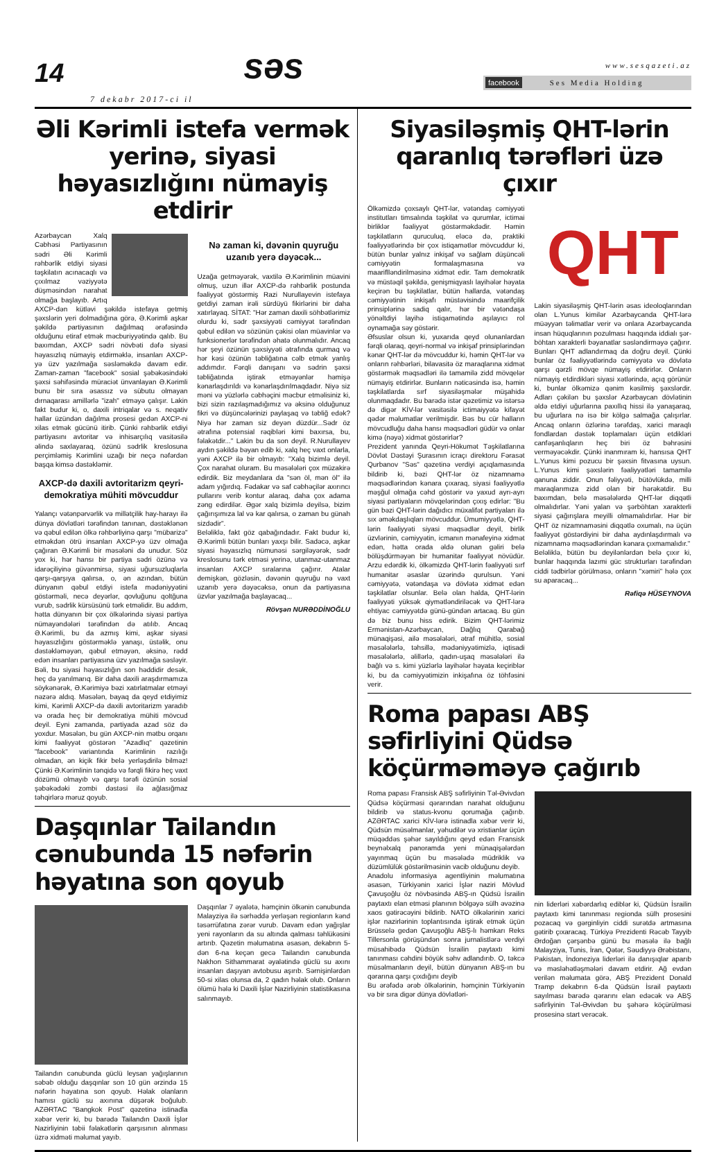14
səs
www.sesqazeti.az
facebook Ses Media Holding
7 dekabr 2017-ci il
Əli Kərimli istefa vermək yerinə, siyasi həyasızlığını nümayiş etdirir
Azərbaycan Xalq Cəbhəsi Partiyasının sədri Əli Kərimli rəhbərlik etdiyi siyasi təşkilatın acınacaqlı və çıxılmaz vəziyyətə düşməsindən narahat olmağa başlayıb. Artıq AXCP-dən kütləvi şəkildə istefaya getmiş şəxslərin yeri dolmadığına görə, Ə.Kərimli aşkar şəkildə partiyasının dağılmaq ərəfəsində olduğunu etiraf etmək məcburiyyətində qalıb. Bu baxımdan, AXCP sədri növbəti dəfə siyasi həyasızlıq nümayiş etdirməklə, insanları AXCP-yə üzv yazılmağa səsləməkdə davam edir. Zaman-zaman "facebook" sosial şəbəkəsindəki şəxsi səhifəsində müraciət ünvanlayan Ə.Kərimli bunu bir sıra əsassız və sübutu olmayan dırnaqarası amillərlə "izah" etməyə çalışır. Lakin fakt budur ki, o, daxili intriqalar və s. neqativ hallar üzündən dağılma prosesi gedən AXCP-ni xilas etmək gücünü itirib. Çünki rəhbərlik etdiyi partiyasını avtoritar və inhisarçılıq vasitəsilə əlində saxlayaraq, özünü sədrlik kreslosuna perçimləmiş Kərimlini uzağı bir neçə nəfərdən başqa kimsə dəstəkləmir.
AXCP-də daxili avtoritarizm qeyri-demokratiya mühiti mövcuddur
Yalançı vətənpərvərlik və millətçilik hay-harayı ilə dünya dövlətləri tərəfindən tanınan, dəstəklənən və qəbul edilən ölkə rəhbərliyinə qarşı "mübarizə" etməkdən ötrü insanları AXCP-yə üzv olmağa çağıran Ə.Kərimli bir məsələni də unudur. Söz yox ki, hər hansı bir partiya sədri özünə və idarəçiliyinə güvənmirsə, siyasi uğursuzluqlarla qarşı-qarşıya qalırsa, o, ən azından, bütün dünyanın qəbul etdiyi istefa mədəniyyətini göstərməli, necə deyərlər, qovluğunu qoltğuna vurub, sədrlik kürsüsünü tərk etməlidir. Bu addım, hətta dünyanın bir çox ölkələrində siyasi partiya nümayəndələri tərəfindən də atılıb. Ancaq Ə.Kərimli, bu da azmış kimi, aşkar siyasi həyasızlığını göstərməklə yanaşı, üstəlik, onu dəstəkləməyən, qəbul etməyən, əksinə, rədd edən insanları partiyasına üzv yazılmağa səsləyir. Bəli, bu siyasi həyasızlığın son həddidir desək, heç də yanılmarıq. Bir daha daxili araşdırmamıza söykənərək, Ə.Kərimiyə bəzi xatırlatmalar etməyi nəzərə aldıq. Məsələn, bayaq da qeyd etdiyimiz kimi, Kərimli AXCP-də daxili avtoritarizm yaradıb və orada heç bir demokratiya mühiti mövcud deyil. Eyni zamanda, partiyada azad söz də yoxdur. Məsələn, bu gün AXCP-nin mətbu orqanı kimi fəaliyyət göstərən "Azadlıq" qəzetinin "facebook" variantında Kərimlinin razılığı olmadan, ən kiçik fikir belə yerləşdirilə bilməz! Çünki Ə.Kərimlinin tənqidə və fərqli fikirə heç vaxt dözümü olmayıb və qarşı tərəfi özünün sosial şəbəkədəki zombi dəstəsi ilə ağlasığmaz təhqirlərə məruz qoyub.
Nə zaman ki, dəvənin quyruğu uzanıb yerə dəyəcək...
Uzağa getməyərək, vaxtilə Ə.Kərimlinin müavini olmuş, uzun illər AXCP-də rəhbərlik postunda fəaliyyət göstərmiş Razi Nurullayevin istefaya getdiyi zaman irəli sürdüyü fikirlərini bir daha xatırlayaq. SİTAT: "Hər zaman daxili söhbətlərimiz olurdu ki, sədr şəxsiyyəti cəmiyyət tərəfindən qəbul edilən və sözünün çəkisi olan müavinlər və funksionerlər tərəfindən əhatə olunmalıdır. Ancaq hər şeyi özünün şəxsiyyəti ətrafında qurmaq və hər kəsi özünün təbliğatına cəlb etmək yanlış addımdır. Fərqli danışanı və sədrin şəxsi təbliğatında iştirak etməyənlər həmişə kənarlaşdırıldı və kənarlaşdırılmaqdadır. Niyə siz məni və yüzlərlə cəbhəçini məcbur etməlisiniz ki, bizi sizin razılaşmadığımız və əksinə olduğunuz fikri və düşüncələrinizi paylaşaq və təbliğ edək? Niyə hər zaman siz deyən düzdür...Sədr öz ətrafına potensial rəqibləri kimi baxırsa, bu, fəlakətdir..." Lakin bu da son deyil. R.Nurullayev aydın şəkildə bəyan edib ki, xalq heç vaxt onlarla, yəni AXCP ilə bir olmayıb: "Xalq bizimlə deyil. Çox narahat oluram. Bu məsələləri çox müzakirə edirdik. Biz meydanlara da "sən öl, mən öl" ilə adam yığırdıq. Fədakar və saf cəbhəçilər axırıncı pullarını verib kontur alaraq, daha çox adama zəng edirdilər. Əgər xalq bizimlə deyilsə, bizim çağırışımıza lal və kar qalırsa, o zaman bu günah sizdədir".
Beləliklə, fakt göz qabağındadır. Fakt budur ki, Ə.Kərimli bütün bunları yaxşı bilir. Sadəcə, aşkar siyasi həyasızlıq nümunəsi sərgiləyərək, sədr kreslosunu tərk etməsi yerinə, utanmaz-utanmaz insanları AXCP sıralarına çağırır. Atalar demişkən, gözləsin, dəvənin quyruğu nə vaxt uzanıb yerə dəyəcəksə, onun da partiyasına üzvlər yazılmağa başlayacaq...
Rövşən NURƏDDİNOĞLU
Daşqınlar Tailandın cənubunda 15 nəfərin həyatına son qoyub
Tailandın cənubunda güclü leysan yağışlarının səbəb olduğu daşqınlar son 10 gün ərzində 15 nəfərin həyatına son qoyub. Həlak olanların hamısı güclü su axınına düşərək boğulub. AZƏRTAC "Bangkok Post" qəzetinə istinadla xəbər verir ki, bu barədə Tailandın Daxili İşlər Nazirliyinin təbii fəlakətlərin qarşısının alınması üzrə xidməti məlumat yayıb.
Daşqınlar 7 əyalətə, həmçinin ölkənin cənubunda Malayziya ilə sərhəddə yerləşən regionların kənd təsərrüfatına zərər vurub. Davam edən yağışlar yeni rayonların da su altında qalması təhlükəsini artırıb. Qəzetin məlumatına əsasən, dekabrın 5-dən 6-na keçən gecə Tailandın cənubunda Nakhon Sithammarat əyalətində güclü su axını insanları daşıyan avtobusu aşırıb. Sərnişinlərdən 50-si xilas olunsa da, 2 qadın həlak olub. Onların ölümü hələ ki Daxili İşlər Nazirliyinin statistikasına salınmayıb.
Siyasiləşmiş QHT-lərin qaranlıq tərəfləri üzə çıxır
Ölkəmizdə çoxsaylı QHT-lər, vətəndaş cəmiyyəti institutları timsalında təşkilat və qurumlar, ictimai birliklər fəaliyyət göstərməkdədir. Həmin təşkilatların quruculuq, eləcə də, praktiki fəaliyyətlərində bir çox istiqamətlər mövcuddur ki, bütün bunlar yalnız inkişaf və sağlam düşüncəli cəmiyyətin formalaşmasına və maariflləndirilməsinə xidmət edir. Tam demokratik və müstəqil şəkildə, genişmiqyaslı layihələr həyata keçirən bu təşkilatlar, bütün hallarda, vətəndaş cəmiyyətinin inkişafı müstəvisində maarifçilik prinsiplərinə sadiq qalır, hər bir vətəndaşa yönəltdiyi layihə istiqamətində aşılayıcı rol oynamağa səy göstərir.
Əfsuslar olsun ki, yuxarıda qeyd olunanlardan fərqli olaraq, qeyri-normal və inkişaf prinsiplərindən kənar QHT-lər də mövcuddur ki, həmin QHT-lər və onların rəhbərləri, bilavasitə öz maraqlarına xidmət göstərmək məqsədləri ilə tamamilə zidd mövqelər nümayiş etdirirlər. Bunların nəticəsində isə, həmin təşkilatlarda sırf siyasiləşmələr müşahidə olunmaqdadır. Bu barədə istər qəzetimiz və istərsə də digər KİV-lər vasitəsilə ictimaiyyətə kifayət qədər məlumatlar verilmişdir. Bəs bu cür halların mövcudluğu daha hansı məqsədləri güdür və onlar kimə (nəyə) xidmət göstərirlər?
Prezident yanında Qeyri-Hökumət Təşkilatlarına Dövlət Dəstəyi Şurasının icraçı direktoru Fərasət Qurbanov "Səs" qəzetinə verdiyi açıqlamasında bildirib ki, bəzi QHT-lər öz nizamnamə məqsədlərindən kənara çıxaraq, siyasi fəaliyyətlə məşğul olmağa cəhd göstərir və yaxud ayrı-ayrı siyasi partiyaların mövqelərindən çıxış edirlər: "Bu gün bəzi QHT-lərin dağıdıcı müxalifət partiyaları ilə sıx əməkdaşlıqları mövcuddur. Ümumiyyətlə, QHT-lərin fəaliyyəti siyasi məqsədlər deyil, birlik üzvlərinin, cəmiyyətin, icmanın mənafeyinə xidmət edən, hətta orada əldə olunan gəliri belə bölüşdürməyən bir humanitar fəaliyyət növüdür. Arzu edərdik ki, ölkəmizdə QHT-lərin fəaliyyəti sırf humanitar əsaslar üzərində qurulsun. Yəni cəmiyyətə, vətəndaşa və dövlətə xidmət edən təşkilatlar olsunlar. Belə olan halda, QHT-lərin fəaliyyəti yüksək qiymətləndiriləcək və QHT-lərə ehtiyac cəmiyyətdə günü-gündən artacaq. Bu gün də biz bunu hiss edirik. Bizim QHT-lərimiz Ermənistan-Azərbaycan, Dağlıq Qarabağ münaqişəsi, ailə məsələləri, ətraf mühitlə, sosial məsələlərlə, təhsillə, mədəniyyətimizlə, iqtisadi məsələlərlə, əlillərlə, qadın-uşaq məsələləri ilə bağlı və s. kimi yüzlərlə layihələr həyata keçiriblər ki, bu da cəmiyyətimizin inkişafına öz töhfəsini verir.
QHT
Lakin siyasiləşmiş QHT-lərin əsas ideoloqlarından olan L.Yunus kimilər Azərbaycanda QHT-lərə müəyyən təlimatlar verir və onlara Azərbaycanda insan hüquqlarının pozulması haqqında iddialı şər-böhtan xarakterli bəyanatlar səsləndirməyə çağırır. Bunları QHT adlandırmaq da doğru deyil. Çünki bunlar öz fəaliyyətlərində cəmiyyətə və dövlətə qarşı qərzli mövqe nümayiş etdirirlər. Onların nümayiş etdirdikləri siyasi xətlərində, açıq görünür ki, bunlar ölkəmizə qənim kəsilmiş şəxslərdir. Adları çəkilən bu şəxslər Azərbaycan dövlətinin əldə etdiyi uğurlarına paxıllıq hissi ilə yanaşaraq, bu uğurlara nə isə bir kölgə salmağa çalışırlar. Ancaq onların özlərinə tərəfdaş, xarici maraqlı fondlardan dəstək toplamaları üçün etdikləri canfəşanlıqların heç biri öz bəhrəsini verməyəcəkdir. Çünki inanmıram ki, hansısa QHT L.Yunus kimi pozucu bir şəxsin fitvasına uysun. L.Yunus kimi şəxslərin fəaliyyətləri tamamilə qanuna ziddir. Onun fəliyyəti, bütövlükdə, milli maraqlarımıza zidd olan bir hərəkətdir. Bu baxımdan, belə məsələlərdə QHT-lər diqqətli olmalıdırlar. Yəni yalan və şərböhtan xarakterli siyasi çağırışlara meyilli olmamalıdırlar. Hər bir QHT öz nizamnaməsini diqqətlə oxumalı, nə üçün fəaliyyət göstərdiyini bir daha aydınlaşdırmalı və nizamnamə məqsədlərindən kənara çıxmamalıdır."
Beləliklə, bütün bu deyilənlərdən belə çıxır ki, bunlar haqqında lazımi güc strukturları tərəfindən ciddi tədbirlər görülməsə, onların "xəmiri" hələ çox su aparacaq...
Rəfiqə HÜSEYNOVA
Roma papası ABŞ səfirliyini Qüdsə köçürməməyə çağırıb
Roma papası Fransisk ABŞ səfirliyinin Təl-Əvivdən Qüdsə köçürməsi qərarından narahat olduğunu bildirib və status-kvonu qorumağa çağırıb. AZƏRTAC xarici KİV-lərə istinadla xəbər verir ki, Qüdsün müsəlmanlar, yəhudilər və xristianlar üçün müqəddəs şəhər sayıldığını qeyd edən Fransisk beynəlxalq panoramda yeni münaqişələrdən yayınmaq üçün bu məsələdə müdriklik və düzümlülük göstərilməsinin vacib olduğunu deyib.
Anadolu informasiya agentliyinin məlumatına əsasən, Türkiyənin xarici İşlər naziri Mövlud Çavuşoğlu öz növbəsində ABŞ-ın Qüdsü İsrailin paytaxtı elan etməsi planının bölgəyə sülh əvəzinə xaos gətirəcəyini bildirib. NATO ölkələrinin xarici işlər nazirlərinin toplantısında iştirak etmək üçün Brüsselə gedən Çavuşoğlu ABŞ-lı həmkarı Reks Tillersonla görüşündən sonra jurnalistlərə verdiyi müsahibədə Qüdsün İsrailin paytaxtı kimi tanınması cəhdini böyük səhv adlandırıb. O, təkcə müsəlmanların deyil, bütün dünyanın ABŞ-ın bu qərarına qarşı çıxdığını deyib
Bu ərəfədə ərəb ölkələrinin, həmçinin Türkiyənin və bir sıra digər dünya dövlətləri-
nin liderləri xəbərdarlıq ediblər ki, Qüdsün İsrailin paytaxtı kimi tanınması regionda sülh prosesini pozacaq və gərginliyin ciddi surətdə artmasına gətirib çıxaracaq. Türkiyə Prezidenti Rəcəb Tayyib Ərdoğan çərşənbə günü bu məsələ ilə bağlı Malayziya, Tunis, İran, Qətər, Səudiyyə Ərəbistanı, Pakistan, İndoneziya liderləri ilə danışıqlar aparıb və məsləhətləşmələri davam etdirir. Ağ evdən verilən məlumata görə, ABŞ Prezident Donald Tramp dekabrın 6-da Qüdsün İsrail paytaxtı sayılması barədə qərarını elan edəcək və ABŞ səfirliyinin Təl-Əvivdən bu şəhərə köçürülməsi prosesinə start verəcək.